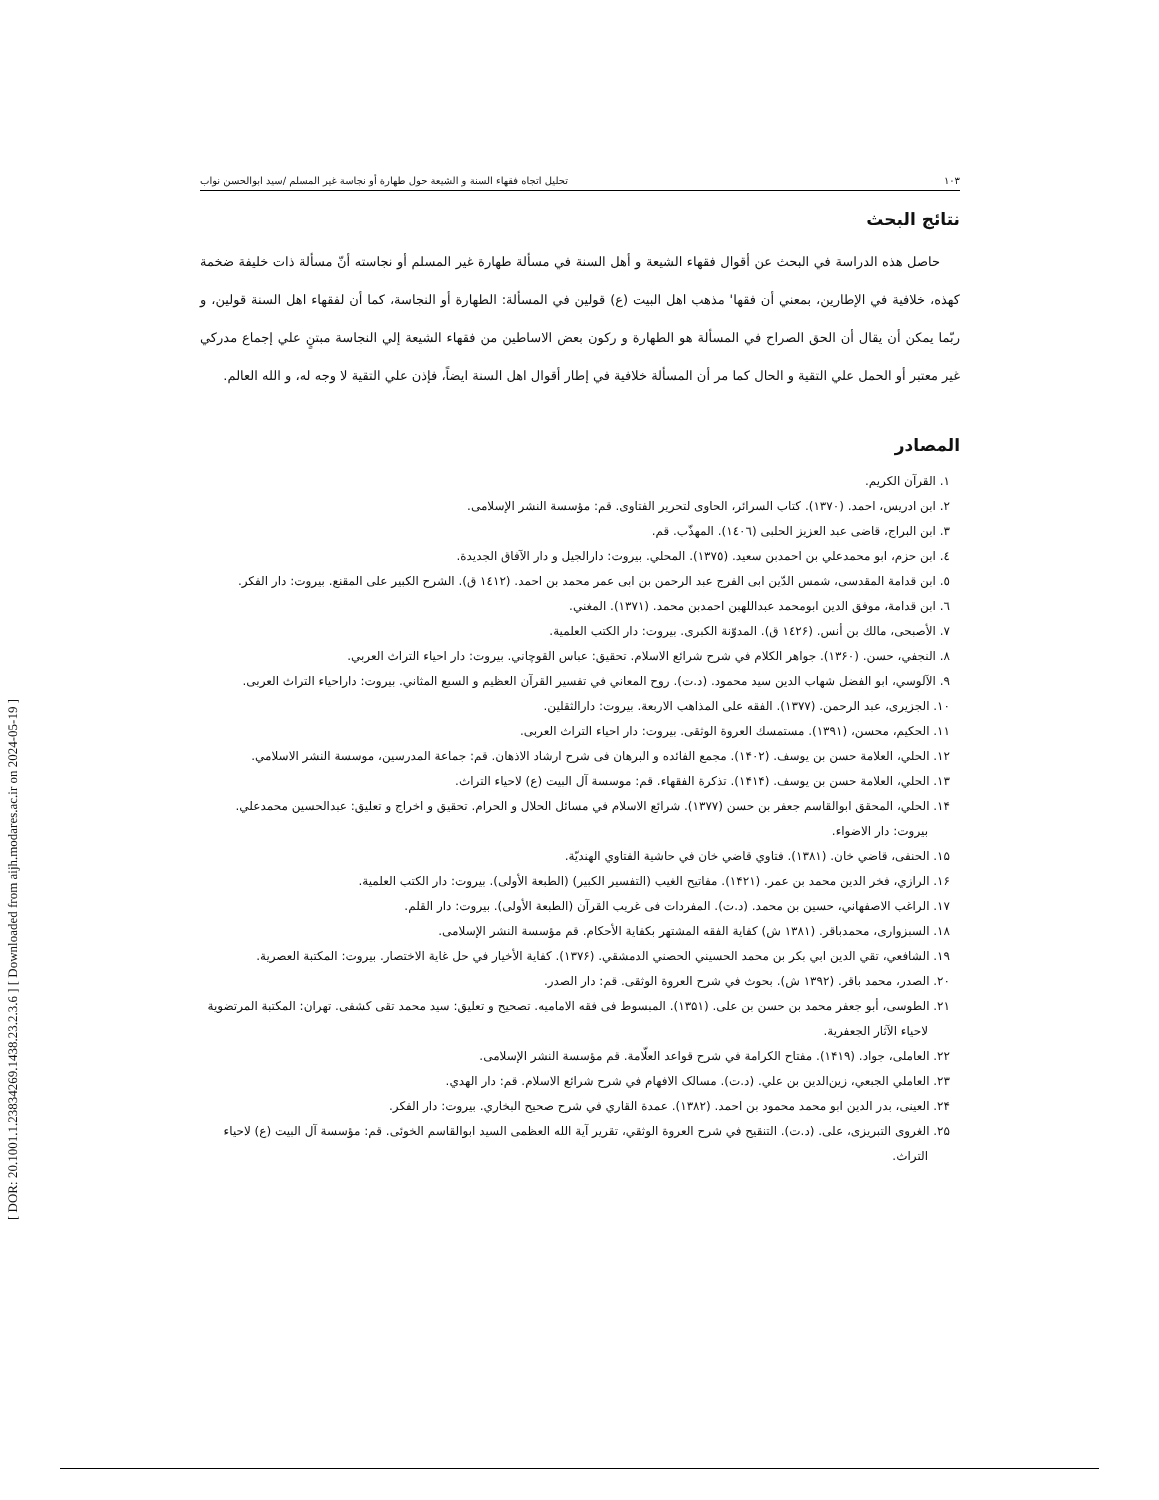[ DOR: 20.1001.1.23834269.1438.23.2.3.6 ] [ Downloaded from aijh.modares.ac.ir on 2024-05-19 ]
١٠٣ تحليل اتجاه فقهاء السنة و الشيعة حول طهارة أو نجاسة غير المسلم /سيد ابوالحسن نواب
نتائج البحث
حاصل هذه الدراسة في البحث عن أقوال فقهاء الشيعة و أهل السنة في مسألة طهارة غير المسلم أو نجاسته أنّ مسألة ذات خليفة ضخمة كهذه، خلافية في الإطارين، بمعني أن فقها' مذهب اهل البيت (ع) قولين في المسألة: الطهارة أو النجاسة، كما أن لفقهاء اهل السنة قولين، و ربّما يمكن أن يقال أن الحق الصراح في المسألة هو الطهارة و ركون بعض الاساطين من فقهاء الشيعة إلي النجاسة مبتنٍ علي إجماع مدركي غير معتبر أو الحمل علي التقية و الحال كما مر أن المسألة خلافية في إطار أقوال اهل السنة ايضاً، فإذن علي التقية لا وجه له، و الله العالم.
المصادر
١. القرآن الكريم.
٢. ابن ادريس، احمد. (١٣٧٠). كتاب السرائر، الحاوى لتحرير الفتاوى. قم: مؤسسة النشر الإسلامى.
٣. ابن البراج، قاضى عبد العزيز الحلبى (١٤٠٦). المهذّب. قم.
٤. ابن حزم، ابو محمدعلي بن احمدبن سعيد. (١٣٧٥). المحلي. بيروت: دارالجيل و دار الآفاق الجديدة.
٥. ابن قدامة المقدسى، شمس الدّين ابى الفرج عبد الرحمن بن ابى عمر محمد بن احمد. (١٤١٢ ق). الشرح الكبير على المقنع. بيروت: دار الفكر.
٦. ابن قدامة، موفق الدين ابومحمد عبداللهبن احمدبن محمد. (١٣٧١). المغني.
٧. الأصبحى، مالك بن أنس. (١٤٢۶ ق). المدوّنة الكبرى. بيروت: دار الكتب العلمية.
٨. النجفي، حسن. (١٣۶٠). جواهر الكلام في شرح شرائع الاسلام. تحقيق: عباس القوچاني. بيروت: دار احياء التراث العربي.
٩. الآلوسي، ابو الفضل شهاب الدين سيد محمود. (د.ت). روح المعاني في تفسير القرآن العظيم و السبع المثاني. بيروت: داراحياء التراث العربى.
١٠. الجزيرى، عبد الرحمن. (١٣٧٧). الفقه على المذاهب الاربعة. بيروت: دارالثقلين.
١١. الحكيم، محسن، (١٣٩١). مستمسك العروة الوثقى. بيروت: دار احياء التراث العربى.
١٢. الحلي، العلامة حسن بن يوسف. (١۴٠٢). مجمع الفائده و البرهان فى شرح ارشاد الاذهان. قم: جماعة المدرسين، موسسة النشر الاسلامي.
١٣. الحلي، العلامة حسن بن يوسف. (١۴١۴). تذكرة الفقهاء. قم: موسسة آل البيت (ع) لاحياء التراث.
١۴. الحلي، المحقق ابوالقاسم جعفر بن حسن (١٣٧٧). شرائع الاسلام في مسائل الحلال و الحرام. تحقيق و اخراج و تعليق: عبدالحسين محمدعلي. بيروت: دار الاضواء.
١۵. الحنفى، قاضي خان. (١٣٨١). فتاوي قاضي خان في حاشية الفتاوي الهنديّة.
١۶. الرازي، فخر الدين محمد بن عمر. (١۴٢١). مفاتيح الغيب (التفسير الكبير) (الطبعة الأولى). بيروت: دار الكتب العلمية.
١٧. الراغب الاصفهاني، حسين بن محمد. (د.ت). المفردات فى غريب القرآن (الطبعة الأولى). بيروت: دار القلم.
١٨. السبزوارى، محمدباقر. (١٣٨١ ش) كفاية الفقه المشتهر بكفاية الأحكام. قم مؤسسة النشر الإسلامى.
١٩. الشافعي، تقي الدين ابي بكر بن محمد الحسيني الحصني الدمشقي. (١٣٧۶). كفاية الأخيار في حل غاية الاختصار. بيروت: المكتبة العصرية.
٢٠. الصدر، محمد باقر. (١٣٩٢ ش). بحوث في شرح العروة الوثقى. قم: دار الصدر.
٢١. الطوسى، أبو جعفر محمد بن حسن بن على. (١٣۵١). المبسوط فى فقه الاماميه. تصحيح و تعليق: سيد محمد تقى كشفى. تهران: المكتبة المرتضوية لاحياء الآثار الجعفرية.
٢٢. العاملى، جواد. (١۴١٩). مفتاح الكرامة في شرح قواعد العلّامة. قم مؤسسة النشر الإسلامى.
٢٣. العاملي الجبعي، زين‌الدين بن علي. (د.ت). مسالک الافهام في شرح شرائع الاسلام. قم: دار الهدي.
٢۴. العينى، بدر الدين ابو محمد محمود بن احمد. (١٣٨٢). عمدة القاري في شرح صحيح البخاري. بيروت: دار الفكر.
٢۵. الغروى التبريزى، على. (د.ت). التنقيح في شرح العروة الوثقي، تقرير آية الله العظمى السيد ابوالقاسم الخوئى. قم: مؤسسة آل البيت (ع) لاحياء التراث.